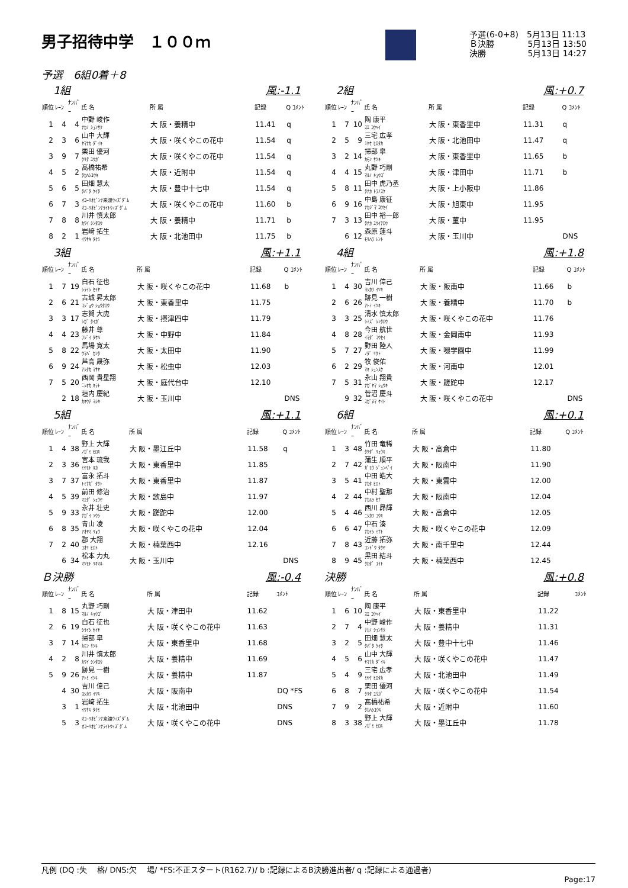男子招待中学　１００ｍ
予選(6-0+8)　5月13日 11:13
Ｂ決勝　　　　5月13日 13:50
決勝　　　　　5月13日 14:27
予選　6組0着＋8
1組 風:-1.1
| 順位 | ﾚｰﾝ | ﾅﾝﾊﾞｰ | 氏 名 | 所 属 | 記録 | Q ｺﾒﾝﾄ |
| --- | --- | --- | --- | --- | --- | --- |
| 1 | 4 | 4 | 中野 峻作 ﾅｶﾉ ｼｭﾝｻｸ | 大 阪・養精中 | 11.41 | q |
| 2 | 3 | 6 | 山中 大輝 ﾔﾏﾅｶ ﾀﾞｲｷ | 大 阪・咲くやこの花中 | 11.54 | q |
| 3 | 9 | 7 | 栗田 優河 ｸﾘﾀ ﾕｳｶﾞ | 大 阪・咲くやこの花中 | 11.54 | q |
| 4 | 5 | 2 | 髙橋祐希 ﾀｶﾊｼﾕｳｷ | 大 阪・近附中 | 11.54 | q |
| 5 | 6 | 5 | 田畑 慧太 ﾀﾊﾞﾀ ｹｲﾀ | 大 阪・豊中十七中 | 11.54 | q |
| 6 | 7 | 3 | ｵｺｰﾘｵﾋﾞﾝﾅ来渡ｳｨｽﾞﾀﾞﾑ ｵｺｰﾘｵﾋﾞﾝﾅﾗｲﾄｳｨｽﾞﾀﾞﾑ | 大 阪・咲くやこの花中 | 11.60 | b |
| 7 | 8 | 8 | 川井 慎太郎 ｶﾜｲ ｼﾝﾀﾛｳ | 大 阪・養精中 | 11.71 | b |
| 8 | 2 | 1 | 岩﨑 拓生 ｲﾜｻｷ ﾀｸﾐ | 大 阪・北池田中 | 11.75 | b |
2組 風:+0.7
| 順位 | ﾚｰﾝ | ﾅﾝﾊﾞｰ | 氏 名 | 所 属 | 記録 | Q ｺﾒﾝﾄ |
| --- | --- | --- | --- | --- | --- | --- |
| 1 | 7 | 10 | 陶 康平 ｽｴ ｺｳﾍｲ | 大 阪・東香里中 | 11.31 | q |
| 2 | 5 | 9 | 三宅 広孝 ﾐﾔｹ ﾋﾛﾀｶ | 大 阪・北池田中 | 11.47 | q |
| 3 | 2 | 14 | 掃部 皐 ｶﾓﾝ ｻﾂｷ | 大 阪・東香里中 | 11.65 | b |
| 4 | 4 | 15 | 丸野 巧剛 ﾏﾙﾉ ｷｮｳｺﾞ | 大 阪・津田中 | 11.71 | b |
| 5 | 8 | 11 | 田中 虎乃丞 ﾀﾅｶ ﾄﾗﾉｽｹ | 大 阪・上小阪中 | 11.86 | |
| 6 | 9 | 16 | 中島 康征 ﾅｶｼﾞﾏ ｺｳｾｲ | 大 阪・旭東中 | 11.95 | |
| 7 | 3 | 13 | 田中 裕一郎 ﾀﾅｶ ﾕｳｲﾁﾛｳ | 大 阪・菫中 | 11.95 | |
| | 6 | 12 | 森原 蓮斗 ﾓﾘﾊﾗ ﾚﾝﾄ | 大 阪・玉川中 | | DNS |
3組 風:+1.1
| 順位 | ﾚｰﾝ | ﾅﾝﾊﾞｰ | 氏 名 | 所 属 | 記録 | Q ｺﾒﾝﾄ |
| --- | --- | --- | --- | --- | --- | --- |
| 1 | 7 | 19 | 白石 征也 ｼﾗｲｼ ｾｲﾔ | 大 阪・咲くやこの花中 | 11.68 | b |
| 2 | 6 | 21 | 古城 昇太郎 ｺｼﾞｮｳ ｼｮｳﾀﾛｳ | 大 阪・東香里中 | 11.75 | |
| 3 | 3 | 17 | 志賀 大虎 ｼｶﾞ ﾀｲｶﾞ | 大 阪・摂津四中 | 11.79 | |
| 4 | 4 | 23 | 藤井 尊 ﾌｼﾞｲ ﾀｹﾙ | 大 阪・中野中 | 11.84 | |
| 5 | 8 | 22 | 馬場 寛太 ｳﾏﾊﾞ ｶﾝﾀ | 大 阪・太田中 | 11.90 | |
| 6 | 9 | 24 | 芦高 晟弥 ｱｼﾀｶ ﾏｻﾔ | 大 阪・松虫中 | 12.03 | |
| 7 | 5 | 20 | 西岡 貴星翔 ﾆｼｵｶ ｷﾗﾄ | 大 阪・庭代台中 | 12.10 | |
| | 2 | 18 | 垣内 慶紀 ｶｷｳﾁ ﾖｼｷ | 大 阪・玉川中 | | DNS |
4組 風:+1.8
| 順位 | ﾚｰﾝ | ﾅﾝﾊﾞｰ | 氏 名 | 所 属 | 記録 | Q ｺﾒﾝﾄ |
| --- | --- | --- | --- | --- | --- | --- |
| 1 | 4 | 30 | 吉川 偉己 ﾖｼｶﾜ ｲﾂｷ | 大 阪・阪南中 | 11.66 | b |
| 2 | 6 | 26 | 跡見 一樹 ｱﾄﾐ ｲﾂｷ | 大 阪・養精中 | 11.70 | b |
| 3 | 3 | 25 | 清水 慎太郎 ｼﾐｽﾞ ｼﾝﾀﾛｳ | 大 阪・咲くやこの花中 | 11.76 | |
| 4 | 8 | 28 | 今田 航世 ｲﾏﾀﾞ ｺｳｾｲ | 大 阪・金岡南中 | 11.93 | |
| 5 | 7 | 27 | 野田 陸人 ﾉﾀﾞ ﾘｸﾄ | 大 阪・啜学園中 | 11.99 | |
| 6 | 2 | 29 | 牧 俊佑 ﾏｷ ｼｭﾝｽｹ | 大 阪・河南中 | 12.01 | |
| 7 | 5 | 31 | 永山 翔貴 ﾅｶﾞﾔﾏ ｼｮｳｷ | 大 阪・蹉跎中 | 12.17 | |
| | 9 | 32 | 菅沼 慶斗 ｽｶﾞﾇﾏ ｹｲﾄ | 大 阪・咲くやこの花中 | | DNS |
5組 風:+1.1
| 順位 | ﾚｰﾝ | ﾅﾝﾊﾞｰ | 氏 名 | 所 属 | 記録 | Q ｺﾒﾝﾄ |
| --- | --- | --- | --- | --- | --- | --- |
| 1 | 4 | 38 | 野上 大輝 ﾉｶﾞﾐ ﾋﾛｷ | 大 阪・墨江丘中 | 11.58 | q |
| 2 | 3 | 36 | 宮本 琉我 ﾐﾔﾓﾄ ﾙｶ | 大 阪・東香里中 | 11.85 | |
| 3 | 7 | 37 | 富永 拓斗 ﾄﾐﾅｶﾞ ﾀｸﾄ | 大 阪・東香里中 | 11.87 | |
| 4 | 5 | 39 | 前田 修治 ﾏｴﾀﾞ ｼｭｳﾔ | 大 阪・歌島中 | 11.97 | |
| 5 | 9 | 33 | 永井 壮史 ﾅｶﾞｲ ｿｳｼ | 大 阪・蹉跎中 | 12.00 | |
| 6 | 8 | 35 | 青山 凌 ｱｵﾔﾏ ﾘｮｳ | 大 阪・咲くやこの花中 | 12.04 | |
| 7 | 2 | 40 | 郡 大翔 ｺｵﾘ ﾋﾛﾄ | 大 阪・楠葉西中 | 12.16 | |
| | 6 | 34 | 松本 力丸 ﾏﾂﾓﾄ ﾘｷﾏﾙ | 大 阪・玉川中 | | DNS |
6組 風:+0.1
| 順位 | ﾚｰﾝ | ﾅﾝﾊﾞｰ | 氏 名 | 所 属 | 記録 | Q ｺﾒﾝﾄ |
| --- | --- | --- | --- | --- | --- | --- |
| 1 | 3 | 48 | 竹田 竜稀 ﾀｹﾀﾞ ﾘｭｳｷ | 大 阪・高倉中 | 11.80 | |
| 2 | 7 | 42 | 蒲生 順平 ｶﾞﾓｳ ｼﾞｭﾝﾍﾟｲ | 大 阪・阪南中 | 11.90 | |
| 3 | 5 | 41 | 中田 皓大 ﾅｶﾀ ﾋﾛﾄ | 大 阪・東雲中 | 12.00 | |
| 4 | 2 | 44 | 中村 聖那 ﾅｶﾑﾗ ｾﾅ | 大 阪・阪南中 | 12.04 | |
| 5 | 4 | 46 | 西川 昴輝 ﾆｼｶﾜ ｺｳｷ | 大 阪・高倉中 | 12.05 | |
| 6 | 6 | 47 | 中石 湊 ﾅｶｲｼ ﾐﾅﾄ | 大 阪・咲くやこの花中 | 12.09 | |
| 7 | 8 | 43 | 近藤 拓弥 ｺﾝﾄﾞｳ ﾀｸﾔ | 大 阪・南千里中 | 12.44 | |
| 8 | 9 | 45 | 黒田 結斗 ｸﾛﾀﾞ ﾕｲﾄ | 大 阪・楠葉西中 | 12.45 | |
Ｂ決勝 風:-0.4
| 順位 | ﾚｰﾝ | ﾅﾝﾊﾞｰ | 氏 名 | 所 属 | 記録 | ｺﾒﾝﾄ |
| --- | --- | --- | --- | --- | --- | --- |
| 1 | 8 | 15 | 丸野 巧剛 ﾏﾙﾉ ｷｮｳｺﾞ | 大 阪・津田中 | 11.62 | |
| 2 | 6 | 19 | 白石 征也 ｼﾗｲｼ ｾｲﾔ | 大 阪・咲くやこの花中 | 11.63 | |
| 3 | 7 | 14 | 掃部 皐 ｶﾓﾝ ｻﾂｷ | 大 阪・東香里中 | 11.68 | |
| 4 | 2 | 8 | 川井 慎太郎 ｶﾜｲ ｼﾝﾀﾛｳ | 大 阪・養精中 | 11.69 | |
| 5 | 9 | 26 | 跡見 一樹 ｱﾄﾐ ｲﾂｷ | 大 阪・養精中 | 11.87 | |
| | 4 | 30 | 吉川 偉己 ﾖｼｶﾜ ｲﾂｷ | 大 阪・阪南中 | | DQ *FS |
| | 3 | 1 | 岩﨑 拓生 ｲﾜｻｷ ﾀｸﾐ | 大 阪・北池田中 | | DNS |
| | 5 | 3 | ｵｺｰﾘｵﾋﾞﾝﾅ来渡ｳｨｽﾞﾀﾞﾑ ｵｺｰﾘｵﾋﾞﾝﾅﾗｲﾄｳｨｽﾞﾀﾞﾑ | 大 阪・咲くやこの花中 | | DNS |
決勝 風:+0.8
| 順位 | ﾚｰﾝ | ﾅﾝﾊﾞｰ | 氏 名 | 所 属 | 記録 | ｺﾒﾝﾄ |
| --- | --- | --- | --- | --- | --- | --- |
| 1 | 6 | 10 | 陶 康平 ｽｴ ｺｳﾍｲ | 大 阪・東香里中 | 11.22 | |
| 2 | 7 | 4 | 中野 峻作 ﾅｶﾉ ｼｭﾝｻｸ | 大 阪・養精中 | 11.31 | |
| 3 | 2 | 5 | 田畑 慧太 ﾀﾊﾞﾀ ｹｲﾀ | 大 阪・豊中十七中 | 11.46 | |
| 4 | 5 | 6 | 山中 大輝 ﾔﾏﾅｶ ﾀﾞｲｷ | 大 阪・咲くやこの花中 | 11.47 | |
| 5 | 4 | 9 | 三宅 広孝 ﾐﾔｹ ﾋﾛﾀｶ | 大 阪・北池田中 | 11.49 | |
| 6 | 8 | 7 | 栗田 優河 ｸﾘﾀ ﾕｳｶﾞ | 大 阪・咲くやこの花中 | 11.54 | |
| 7 | 9 | 2 | 髙橋祐希 ﾀｶﾊｼﾕｳｷ | 大 阪・近附中 | 11.60 | |
| 8 | 3 | 38 | 野上 大輝 ﾉｶﾞﾐ ﾋﾛｷ | 大 阪・墨江丘中 | 11.78 | |
凡例 (DQ :失　 格/ DNS:欠　 場/ *FS:不正スタート(R162.7)/ b :記録によるB決勝進出者/ q :記録による通過者)
Page:17